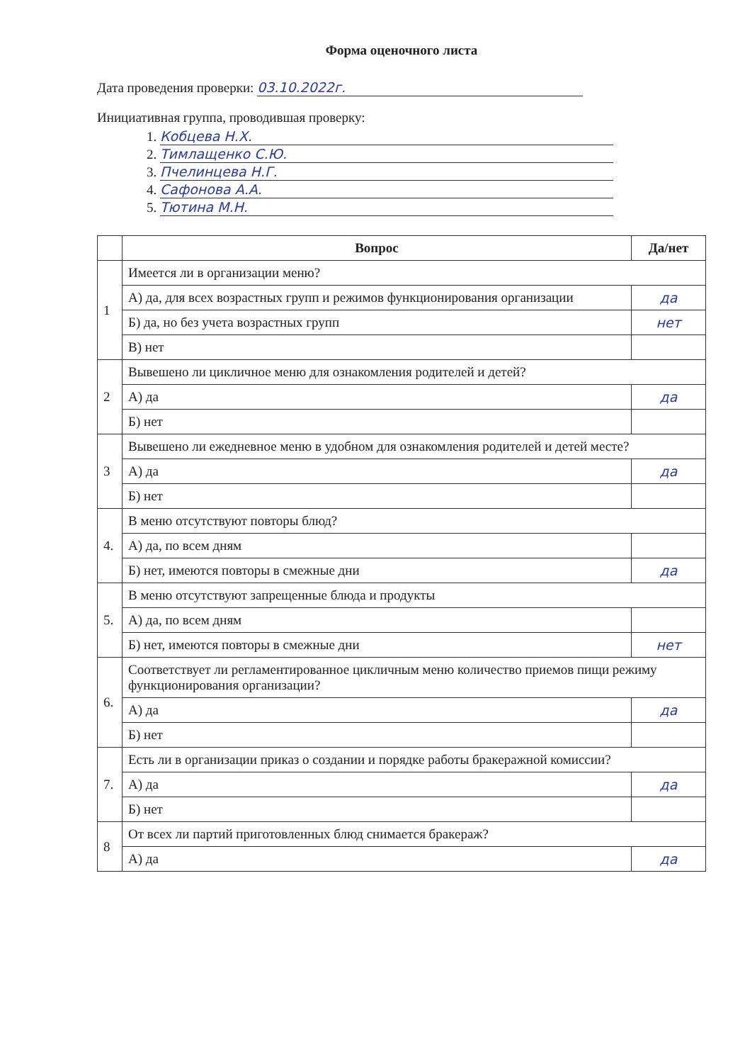Форма оценочного листа
Дата проведения проверки: 03.10.2022г.
Инициативная группа, проводившая проверку:
1. Кобцева Н.Х.
2. Тимлащенко С.Ю.
3. Пчелинцева Н.Г.
4. Сафонова А.А.
5. Тютина М.Н.
| | Вопрос | Да/нет |
| --- | --- | --- |
| 1 | Имеется ли в организации меню? | |
| | А) да, для всех возрастных групп и режимов функционирования организации | да |
| | Б) да, но без учета возрастных групп | нет |
| | В) нет | |
| 2 | Вывешено ли цикличное меню для ознакомления родителей и детей? | |
| | А) да | да |
| | Б) нет | |
| 3 | Вывешено ли ежедневное меню в удобном для ознакомления родителей и детей месте? | |
| | А) да | да |
| | Б) нет | |
| 4. | В меню отсутствуют повторы блюд? | |
| | А) да, по всем дням | |
| | Б) нет, имеются повторы в смежные дни | да |
| 5. | В меню отсутствуют запрещенные блюда и продукты | |
| | А) да, по всем дням | |
| | Б) нет, имеются повторы в смежные дни | нет |
| 6. | Соответствует ли регламентированное цикличным меню количество приемов пищи режиму функционирования организации? | |
| | А) да | да |
| | Б) нет | |
| 7. | Есть ли в организации приказ о создании и порядке работы бракеражной комиссии? | |
| | А) да | да |
| | Б) нет | |
| 8 | От всех ли партий приготовленных блюд снимается бракераж? | |
| | А) да | да |